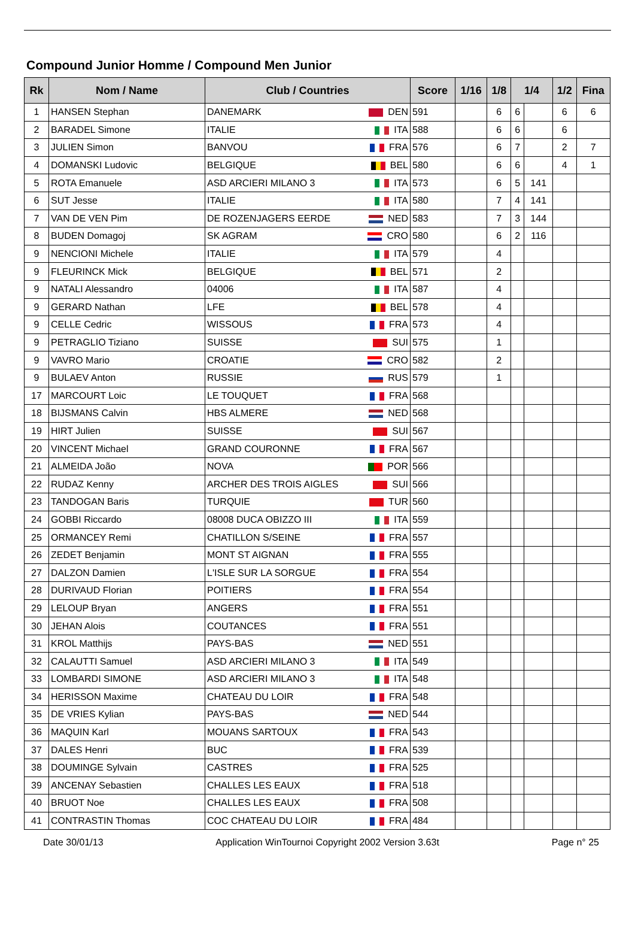Compound Junior Homme / Compound Men Junior
| Rk | Nom / Name | Club / Countries | Score | 1/16 | 1/8 | 1/4 | | 1/2 | Fina |
| --- | --- | --- | --- | --- | --- | --- | --- | --- | --- |
| 1 | HANSEN Stephan | DANEMARK DEN | 591 | | 6 | 6 | | 6 | 6 |
| 2 | BARADEL Simone | ITALIE ITA | 588 | | 6 | 6 | | 6 | |
| 3 | JULIEN Simon | BANVOU FRA | 576 | | 6 | 7 | | 2 | 7 |
| 4 | DOMANSKI Ludovic | BELGIQUE BEL | 580 | | 6 | 6 | | 4 | 1 |
| 5 | ROTA Emanuele | ASD ARCIERI MILANO 3 ITA | 573 | | 6 | 5 | 141 | | |
| 6 | SUT Jesse | ITALIE ITA | 580 | | 7 | 4 | 141 | | |
| 7 | VAN DE VEN Pim | DE ROZENJAGERS EERDE NED | 583 | | 7 | 3 | 144 | | |
| 8 | BUDEN Domagoj | SK AGRAM CRO | 580 | | 6 | 2 | 116 | | |
| 9 | NENCIONI Michele | ITALIE ITA | 579 | | 4 | | | | |
| 9 | FLEURINCK Mick | BELGIQUE BEL | 571 | | 2 | | | | |
| 9 | NATALI Alessandro | 04006 ITA | 587 | | 4 | | | | |
| 9 | GERARD Nathan | LFE BEL | 578 | | 4 | | | | |
| 9 | CELLE Cedric | WISSOUS FRA | 573 | | 4 | | | | |
| 9 | PETRAGLIO Tiziano | SUISSE SUI | 575 | | 1 | | | | |
| 9 | VAVRO Mario | CROATIE CRO | 582 | | 2 | | | | |
| 9 | BULAEV Anton | RUSSIE RUS | 579 | | 1 | | | | |
| 17 | MARCOURT Loic | LE TOUQUET FRA | 568 | | | | | | |
| 18 | BIJSMANS Calvin | HBS ALMERE NED | 568 | | | | | | |
| 19 | HIRT Julien | SUISSE SUI | 567 | | | | | | |
| 20 | VINCENT Michael | GRAND COURONNE FRA | 567 | | | | | | |
| 21 | ALMEIDA João | NOVA POR | 566 | | | | | | |
| 22 | RUDAZ Kenny | ARCHER DES TROIS AIGLES SUI | 566 | | | | | | |
| 23 | TANDOGAN Baris | TURQUIE TUR | 560 | | | | | | |
| 24 | GOBBI Riccardo | 08008 DUCA OBIZZO III ITA | 559 | | | | | | |
| 25 | ORMANCEY Remi | CHATILLON S/SEINE FRA | 557 | | | | | | |
| 26 | ZEDET Benjamin | MONT ST AIGNAN FRA | 555 | | | | | | |
| 27 | DALZON Damien | L'ISLE SUR LA SORGUE FRA | 554 | | | | | | |
| 28 | DURIVAUD Florian | POITIERS FRA | 554 | | | | | | |
| 29 | LELOUP Bryan | ANGERS FRA | 551 | | | | | | |
| 30 | JEHAN Alois | COUTANCES FRA | 551 | | | | | | |
| 31 | KROL Matthijs | PAYS-BAS NED | 551 | | | | | | |
| 32 | CALAUTTI Samuel | ASD ARCIERI MILANO 3 ITA | 549 | | | | | | |
| 33 | LOMBARDI SIMONE | ASD ARCIERI MILANO 3 ITA | 548 | | | | | | |
| 34 | HERISSON Maxime | CHATEAU DU LOIR FRA | 548 | | | | | | |
| 35 | DE VRIES Kylian | PAYS-BAS NED | 544 | | | | | | |
| 36 | MAQUIN Karl | MOUANS SARTOUX FRA | 543 | | | | | | |
| 37 | DALES Henri | BUC FRA | 539 | | | | | | |
| 38 | DOUMINGE Sylvain | CASTRES FRA | 525 | | | | | | |
| 39 | ANCENAY Sebastien | CHALLES LES EAUX FRA | 518 | | | | | | |
| 40 | BRUOT Noe | CHALLES LES EAUX FRA | 508 | | | | | | |
| 41 | CONTRASTIN Thomas | COC CHATEAU DU LOIR FRA | 484 | | | | | | |
Date 30/01/13 Application WinTournoi Copyright 2002 Version 3.63t Page n° 25